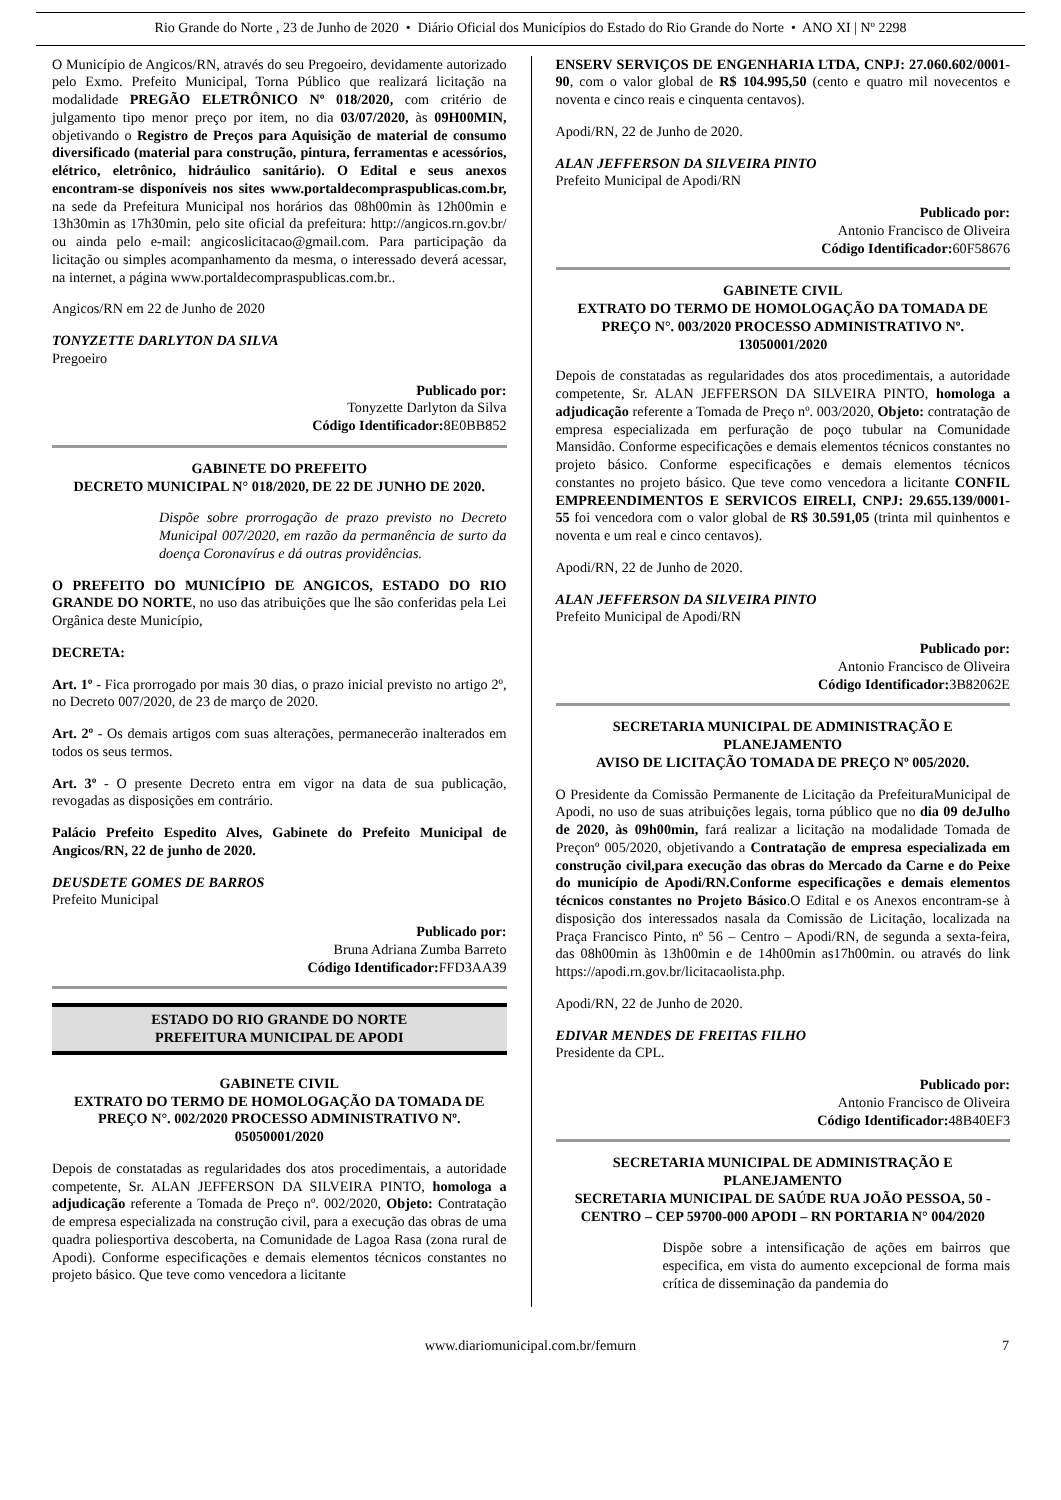Rio Grande do Norte , 23 de Junho de 2020 • Diário Oficial dos Municípios do Estado do Rio Grande do Norte • ANO XI | Nº 2298
O Município de Angicos/RN, através do seu Pregoeiro, devidamente autorizado pelo Exmo. Prefeito Municipal, Torna Público que realizará licitação na modalidade PREGÃO ELETRÔNICO Nº 018/2020, com critério de julgamento tipo menor preço por item, no dia 03/07/2020, às 09H00MIN, objetivando o Registro de Preços para Aquisição de material de consumo diversificado (material para construção, pintura, ferramentas e acessórios, elétrico, eletrônico, hidráulico sanitário). O Edital e seus anexos encontram-se disponíveis nos sites www.portaldecompraspublicas.com.br, na sede da Prefeitura Municipal nos horários das 08h00min às 12h00min e 13h30min as 17h30min, pelo site oficial da prefeitura: http://angicos.rn.gov.br/ ou ainda pelo e-mail: angicoslicitacao@gmail.com. Para participação da licitação ou simples acompanhamento da mesma, o interessado deverá acessar, na internet, a página www.portaldecompraspublicas.com.br..
Angicos/RN em 22 de Junho de 2020
TONYZETTE DARLYTON DA SILVA
Pregoeiro
Publicado por:
Tonyzette Darlyton da Silva
Código Identificador: 8E0BB852
GABINETE DO PREFEITO
DECRETO MUNICIPAL N° 018/2020, DE 22 DE JUNHO DE 2020.
Dispõe sobre prorrogação de prazo previsto no Decreto Municipal 007/2020, em razão da permanência de surto da doença Coronavírus e dá outras providências.
O PREFEITO DO MUNICÍPIO DE ANGICOS, ESTADO DO RIO GRANDE DO NORTE, no uso das atribuições que lhe são conferidas pela Lei Orgânica deste Município,
DECRETA:
Art. 1º - Fica prorrogado por mais 30 dias, o prazo inicial previsto no artigo 2º, no Decreto 007/2020, de 23 de março de 2020.
Art. 2º - Os demais artigos com suas alterações, permanecerão inalterados em todos os seus termos.
Art. 3º - O presente Decreto entra em vigor na data de sua publicação, revogadas as disposições em contrário.
Palácio Prefeito Espedito Alves, Gabinete do Prefeito Municipal de Angicos/RN, 22 de junho de 2020.
DEUSDETE GOMES DE BARROS
Prefeito Municipal
Publicado por:
Bruna Adriana Zumba Barreto
Código Identificador: FFD3AA39
ESTADO DO RIO GRANDE DO NORTE
PREFEITURA MUNICIPAL DE APODI
GABINETE CIVIL
EXTRATO DO TERMO DE HOMOLOGAÇÃO DA TOMADA DE PREÇO N°. 002/2020 PROCESSO ADMINISTRATIVO Nº. 05050001/2020
Depois de constatadas as regularidades dos atos procedimentais, a autoridade competente, Sr. ALAN JEFFERSON DA SILVEIRA PINTO, homologa a adjudicação referente a Tomada de Preço nº. 002/2020, Objeto: Contratação de empresa especializada na construção civil, para a execução das obras de uma quadra poliesportiva descoberta, na Comunidade de Lagoa Rasa (zona rural de Apodi). Conforme especificações e demais elementos técnicos constantes no projeto básico. Que teve como vencedora a licitante
ENSERV SERVIÇOS DE ENGENHARIA LTDA, CNPJ: 27.060.602/0001-90, com o valor global de R$ 104.995,50 (cento e quatro mil novecentos e noventa e cinco reais e cinquenta centavos).
Apodi/RN, 22 de Junho de 2020.
ALAN JEFFERSON DA SILVEIRA PINTO
Prefeito Municipal de Apodi/RN
Publicado por:
Antonio Francisco de Oliveira
Código Identificador: 60F58676
GABINETE CIVIL
EXTRATO DO TERMO DE HOMOLOGAÇÃO DA TOMADA DE PREÇO N°. 003/2020 PROCESSO ADMINISTRATIVO Nº. 13050001/2020
Depois de constatadas as regularidades dos atos procedimentais, a autoridade competente, Sr. ALAN JEFFERSON DA SILVEIRA PINTO, homologa a adjudicação referente a Tomada de Preço nº. 003/2020, Objeto: contratação de empresa especializada em perfuração de poço tubular na Comunidade Mansidão. Conforme especificações e demais elementos técnicos constantes no projeto básico. Conforme especificações e demais elementos técnicos constantes no projeto básico. Que teve como vencedora a licitante CONFIL EMPREENDIMENTOS E SERVICOS EIRELI, CNPJ: 29.655.139/0001-55 foi vencedora com o valor global de R$ 30.591,05 (trinta mil quinhentos e noventa e um real e cinco centavos).
Apodi/RN, 22 de Junho de 2020.
ALAN JEFFERSON DA SILVEIRA PINTO
Prefeito Municipal de Apodi/RN
Publicado por:
Antonio Francisco de Oliveira
Código Identificador: 3B82062E
SECRETARIA MUNICIPAL DE ADMINISTRAÇÃO E PLANEJAMENTO
AVISO DE LICITAÇÃO TOMADA DE PREÇO Nº 005/2020.
O Presidente da Comissão Permanente de Licitação da PrefeituraMunicipal de Apodi, no uso de suas atribuições legais, torna público que no dia 09 deJulho de 2020, às 09h00min, fará realizar a licitação na modalidade Tomada de Preçonº 005/2020, objetivando a Contratação de empresa especializada em construção civil,para execução das obras do Mercado da Carne e do Peixe do município de Apodi/RN.Conforme especificações e demais elementos técnicos constantes no Projeto Básico.O Edital e os Anexos encontram-se à disposição dos interessados nasala da Comissão de Licitação, localizada na Praça Francisco Pinto, nº 56 – Centro – Apodi/RN, de segunda a sexta-feira, das 08h00min às 13h00min e de 14h00min as17h00min. ou através do link https://apodi.rn.gov.br/licitacaolista.php.
Apodi/RN, 22 de Junho de 2020.
EDIVAR MENDES DE FREITAS FILHO
Presidente da CPL.
Publicado por:
Antonio Francisco de Oliveira
Código Identificador: 48B40EF3
SECRETARIA MUNICIPAL DE ADMINISTRAÇÃO E PLANEJAMENTO
SECRETARIA MUNICIPAL DE SAÚDE RUA JOÃO PESSOA, 50 - CENTRO – CEP 59700-000 APODI – RN PORTARIA N° 004/2020
Dispõe sobre a intensificação de ações em bairros que especifica, em vista do aumento excepcional de forma mais crítica de disseminação da pandemia do
www.diariomunicipal.com.br/femurn 7